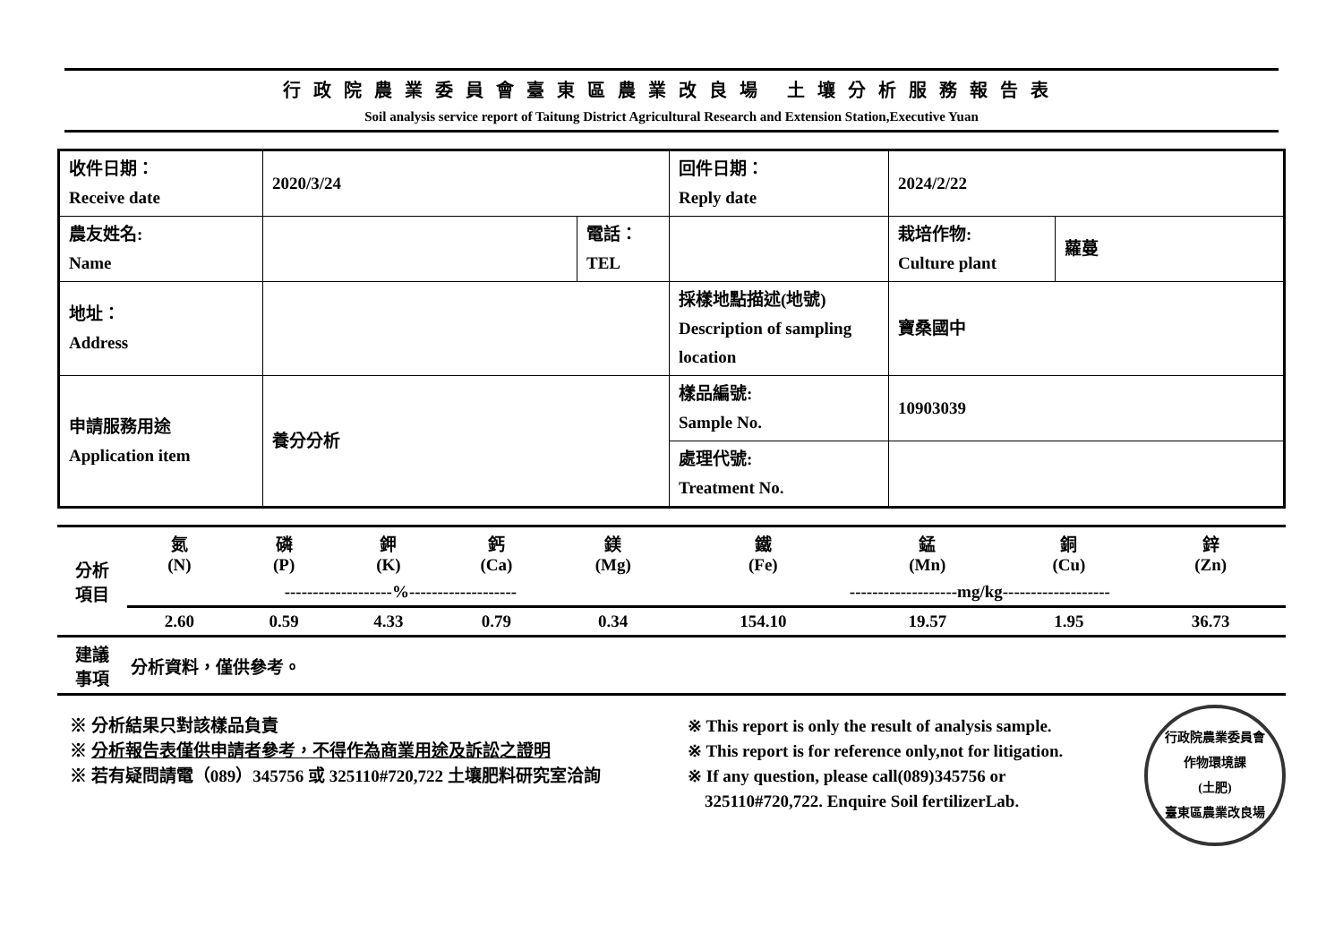行政院農業委員會臺東區農業改良場 土壤分析服務報告表
Soil analysis service report of Taitung District Agricultural Research and Extension Station,Executive Yuan
| 收件日期： Receive date | 2020/3/24 | | 回件日期： Reply date | 2024/2/22 | |
| 農友姓名: Name | | 電話： TEL | | 栽培作物: Culture plant | 蘿蔓 |
| 地址： Address | | | 採樣地點描述(地號) Description of sampling location | 寶桑國中 | |
| 申請服務用途 Application item | 養分分析 | | 樣品編號: Sample No. | 10903039 | |
| | | | 處理代號: Treatment No. | | |
| 分析 項目 | 氮 (N) | 磷 (P) | 鉀 (K) | 鈣 (Ca) | 鎂 (Mg) | 鐵 (Fe) | 錳 (Mn) | 銅 (Cu) | 鋅 (Zn) |
| | -------------------%------------------- | | | | | -------------------mg/kg------------------- | | | |
| | 2.60 | 0.59 | 4.33 | 0.79 | 0.34 | 154.10 | 19.57 | 1.95 | 36.73 |
| 建議 事項 | 分析資料，僅供參考。 | | | | | | | | |
※ 分析結果只對該樣品負責
※ 分析報告表僅供申請者參考，不得作為商業用途及訴訟之證明
※ 若有疑問請電（089）345756 或 325110#720,722 土壤肥料研究室洽詢
※ This report is only the result of analysis sample.
※ This report is for reference only,not for litigation.
※ If any question, please call(089)345756 or
325110#720,722. Enquire Soil fertilizerLab.
行政院農業委員會
作物環境課
(土肥)
臺東區農業改良場